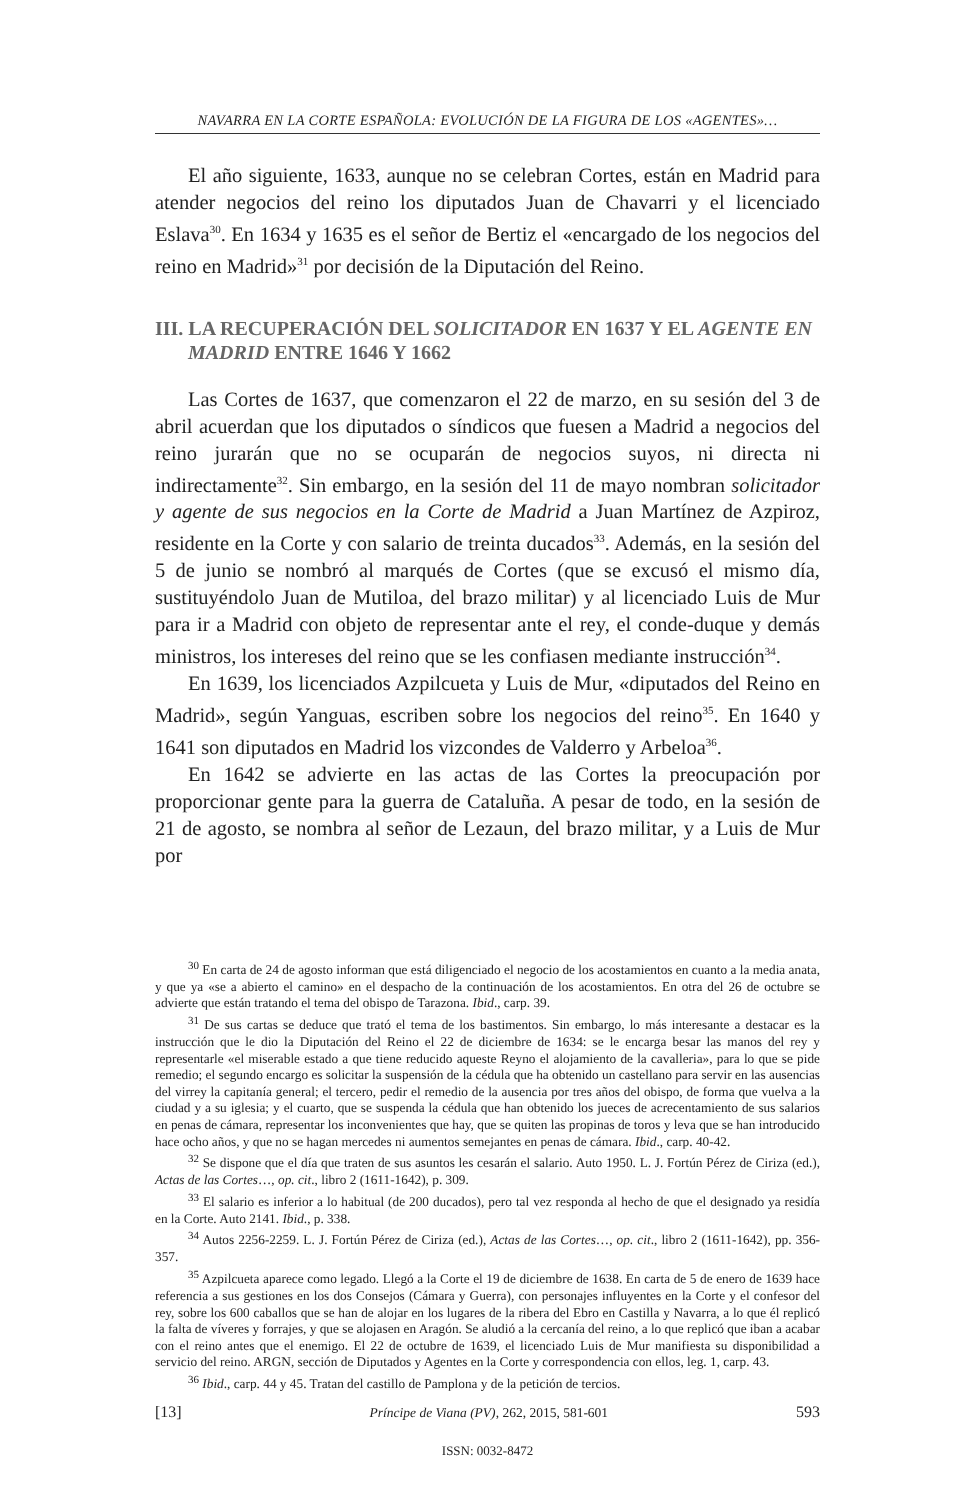NAVARRA EN LA CORTE ESPAÑOLA: EVOLUCIÓN DE LA FIGURA DE LOS «AGENTES»…
El año siguiente, 1633, aunque no se celebran Cortes, están en Madrid para atender negocios del reino los diputados Juan de Chavarri y el licenciado Eslava<sup>30</sup>. En 1634 y 1635 es el señor de Bertiz el «encargado de los negocios del reino en Madrid»<sup>31</sup> por decisión de la Diputación del Reino.
III. LA RECUPERACIÓN DEL SOLICITADOR EN 1637 Y EL AGENTE EN MADRID ENTRE 1646 Y 1662
Las Cortes de 1637, que comenzaron el 22 de marzo, en su sesión del 3 de abril acuerdan que los diputados o síndicos que fuesen a Madrid a negocios del reino jurarán que no se ocuparán de negocios suyos, ni directa ni indirectamente<sup>32</sup>. Sin embargo, en la sesión del 11 de mayo nombran solicitador y agente de sus negocios en la Corte de Madrid a Juan Martínez de Azpiroz, residente en la Corte y con salario de treinta ducados<sup>33</sup>. Además, en la sesión del 5 de junio se nombró al marqués de Cortes (que se excusó el mismo día, sustituyéndolo Juan de Mutiloa, del brazo militar) y al licenciado Luis de Mur para ir a Madrid con objeto de representar ante el rey, el conde-duque y demás ministros, los intereses del reino que se les confiasen mediante instrucción<sup>34</sup>.
En 1639, los licenciados Azpilcueta y Luis de Mur, «diputados del Reino en Madrid», según Yanguas, escriben sobre los negocios del reino<sup>35</sup>. En 1640 y 1641 son diputados en Madrid los vizcondes de Valderro y Arbeloa<sup>36</sup>.
En 1642 se advierte en las actas de las Cortes la preocupación por proporcionar gente para la guerra de Cataluña. A pesar de todo, en la sesión de 21 de agosto, se nombra al señor de Lezaun, del brazo militar, y a Luis de Mur por
<sup>30</sup> En carta de 24 de agosto informan que está diligenciado el negocio de los acostamientos en cuanto a la media anata, y que ya «se a abierto el camino» en el despacho de la continuación de los acostamientos. En otra del 26 de octubre se advierte que están tratando el tema del obispo de Tarazona. Ibid., carp. 39.
<sup>31</sup> De sus cartas se deduce que trató el tema de los bastimentos. Sin embargo, lo más interesante a destacar es la instrucción que le dio la Diputación del Reino el 22 de diciembre de 1634: se le encarga besar las manos del rey y representarle «el miserable estado a que tiene reducido aqueste Reyno el alojamiento de la cavalleria», para lo que se pide remedio; el segundo encargo es solicitar la suspensión de la cédula que ha obtenido un castellano para servir en las ausencias del virrey la capitanía general; el tercero, pedir el remedio de la ausencia por tres años del obispo, de forma que vuelva a la ciudad y a su iglesia; y el cuarto, que se suspenda la cédula que han obtenido los jueces de acrecentamiento de sus salarios en penas de cámara, representar los inconvenientes que hay, que se quiten las propinas de toros y leva que se han introducido hace ocho años, y que no se hagan mercedes ni aumentos semejantes en penas de cámara. Ibid., carp. 40-42.
<sup>32</sup> Se dispone que el día que traten de sus asuntos les cesarán el salario. Auto 1950. L. J. Fortún Pérez de Ciriza (ed.), Actas de las Cortes…, op. cit., libro 2 (1611-1642), p. 309.
<sup>33</sup> El salario es inferior a lo habitual (de 200 ducados), pero tal vez responda al hecho de que el designado ya residía en la Corte. Auto 2141. Ibid., p. 338.
<sup>34</sup> Autos 2256-2259. L. J. Fortún Pérez de Ciriza (ed.), Actas de las Cortes…, op. cit., libro 2 (1611-1642), pp. 356-357.
<sup>35</sup> Azpilcueta aparece como legado. Llegó a la Corte el 19 de diciembre de 1638. En carta de 5 de enero de 1639 hace referencia a sus gestiones en los dos Consejos (Cámara y Guerra), con personajes influyentes en la Corte y el confesor del rey, sobre los 600 caballos que se han de alojar en los lugares de la ribera del Ebro en Castilla y Navarra, a lo que él replicó la falta de víveres y forrajes, y que se alojasen en Aragón. Se aludió a la cercanía del reino, a lo que replicó que iban a acabar con el reino antes que el enemigo. El 22 de octubre de 1639, el licenciado Luis de Mur manifiesta su disponibilidad a servicio del reino. ARGN, sección de Diputados y Agentes en la Corte y correspondencia con ellos, leg. 1, carp. 43.
<sup>36</sup> Ibid., carp. 44 y 45. Tratan del castillo de Pamplona y de la petición de tercios.
[13] Príncipe de Viana (PV), 262, 2015, 581-601 593
ISSN: 0032-8472